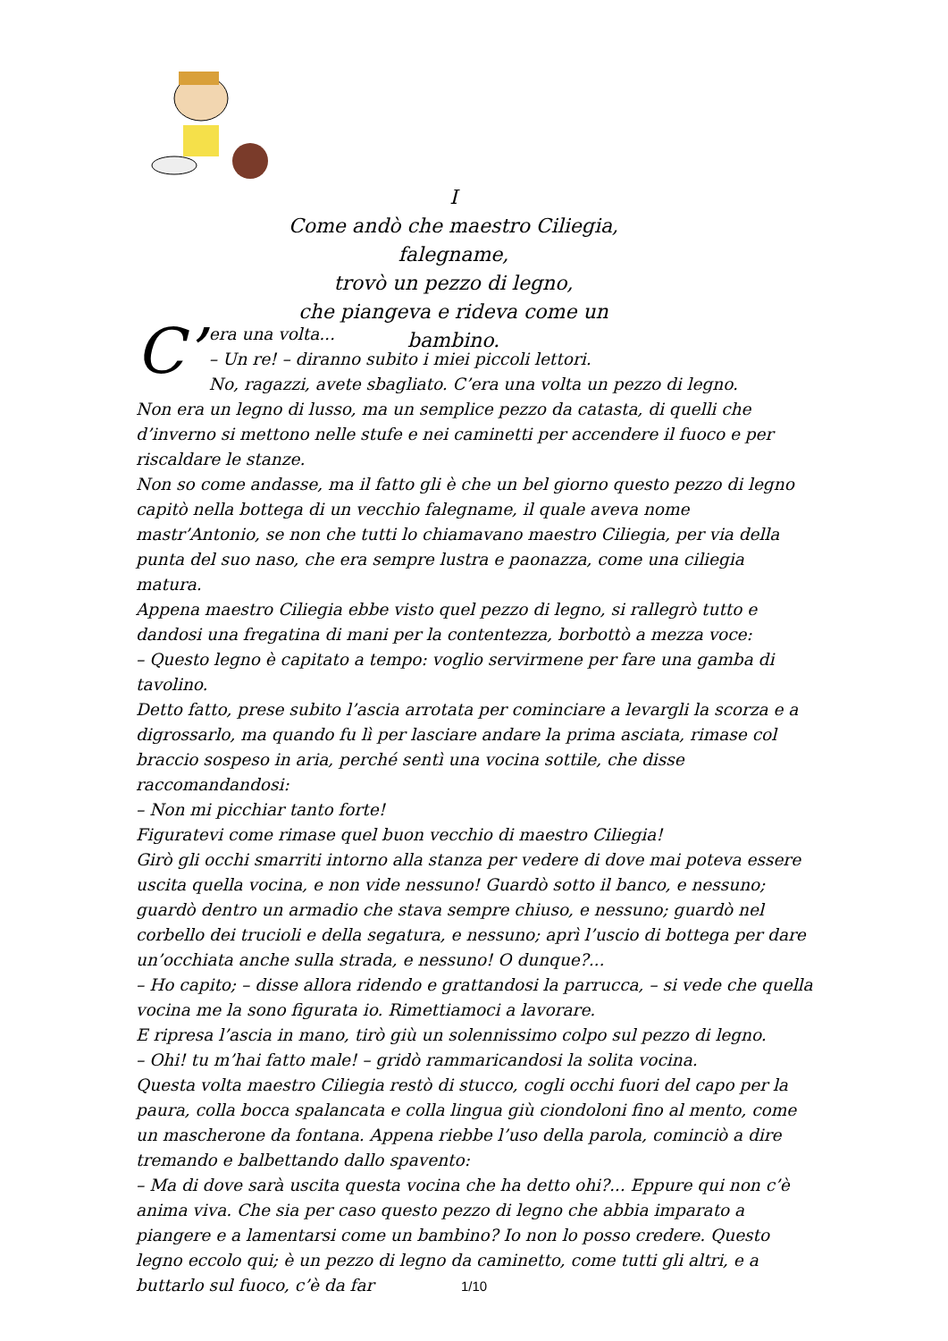I
Come andò che maestro Ciliegia, falegname,
trovò un pezzo di legno,
che piangeva e rideva come un bambino.
C’ era una volta...
– Un re! – diranno subito i miei piccoli lettori.
No, ragazzi, avete sbagliato. C’era una volta un pezzo di legno.
Non era un legno di lusso, ma un semplice pezzo da catasta, di quelli che d’inverno si mettono nelle stufe e nei caminetti per accendere il fuoco e per riscaldare le stanze.
Non so come andasse, ma il fatto gli è che un bel giorno questo pezzo di legno capitò nella bottega di un vecchio falegname, il quale aveva nome mastr’Antonio, se non che tutti lo chiamavano maestro Ciliegia, per via della punta del suo naso, che era sempre lustra e paonazza, come una ciliegia matura.
Appena maestro Ciliegia ebbe visto quel pezzo di legno, si rallegrò tutto e dandosi una fregatina di mani per la contentezza, borbottò a mezza voce:
– Questo legno è capitato a tempo: voglio servirmene per fare una gamba di tavolino.
Detto fatto, prese subito l’ascia arrotata per cominciare a levargli la scorza e a digrossarlo, ma quando fu lì per lasciare andare la prima asciata, rimase col braccio sospeso in aria, perché sentì una vocina sottile, che disse raccomandandosi:
– Non mi picchiar tanto forte!
Figuratevi come rimase quel buon vecchio di maestro Ciliegia!
Girò gli occhi smarriti intorno alla stanza per vedere di dove mai poteva essere uscita quella vocina, e non vide nessuno! Guardò sotto il banco, e nessuno; guardò dentro un armadio che stava sempre chiuso, e nessuno; guardò nel corbello dei trucioli e della segatura, e nessuno; aprì l’uscio di bottega per dare un’occhiata anche sulla strada, e nessuno! O dunque?...
– Ho capito; – disse allora ridendo e grattandosi la parrucca, – si vede che quella vocina me la sono figurata io. Rimettiamoci a lavorare.
E ripresa l’ascia in mano, tirò giù un solennissimo colpo sul pezzo di legno.
– Ohi! tu m’hai fatto male! – gridò rammaricandosi la solita vocina.
Questa volta maestro Ciliegia restò di stucco, cogli occhi fuori del capo per la paura, colla bocca spalancata e colla lingua giù ciondoloni fino al mento, come un mascherone da fontana. Appena riebbe l’uso della parola, cominciò a dire tremando e balbettando dallo spavento:
– Ma di dove sarà uscita questa vocina che ha detto ohi?... Eppure qui non c’è anima viva. Che sia per caso questo pezzo di legno che abbia imparato a piangere e a lamentarsi come un bambino? Io non lo posso credere. Questo legno eccolo qui; è un pezzo di legno da caminetto, come tutti gli altri, e a buttarlo sul fuoco, c’è da far
1/10